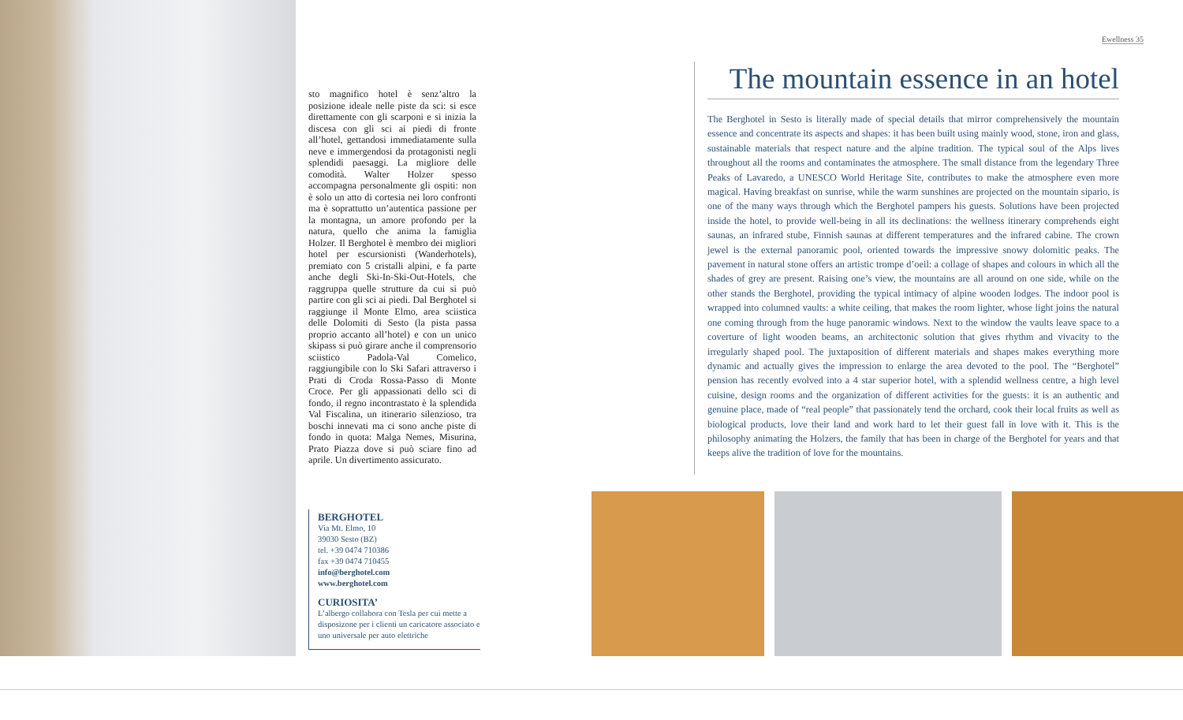Ewellness 35
sto magnifico hotel è senz’altro la posizione ideale nelle piste da sci: si esce direttamente con gli scarponi e si inizia la discesa con gli sci ai piedi di fronte all’hotel, gettandosi immediatamente sulla neve e immergendosi da protagonisti negli splendidi paesaggi. La migliore delle comodità. Walter Holzer spesso accompagna personalmente gli ospiti: non è solo un atto di cortesia nei loro confronti ma è soprattutto un’autentica passione per la montagna, un amore profondo per la natura, quello che anima la famiglia Holzer. Il Berghotel è membro dei migliori hotel per escursionisti (Wanderhotels), premiato con 5 cristalli alpini, e fa parte anche degli Ski-In-Ski-Out-Hotels, che raggruppa quelle strutture da cui si può partire con gli sci ai piedi. Dal Berghotel si raggiunge il Monte Elmo, area sciistica delle Dolomiti di Sesto (la pista passa proprio accanto all’hotel) e con un unico skipass si può girare anche il comprensorio sciistico Padola-Val Comelico, raggiungibile con lo Ski Safari attraverso i Prati di Croda Rossa-Passo di Monte Croce. Per gli appassionati dello sci di fondo, il regno incontrastato è la splendida Val Fiscalina, un itinerario silenzioso, tra boschi innevati ma ci sono anche piste di fondo in quota: Malga Nemes, Misurina, Prato Piazza dove si può sciare fino ad aprile. Un divertimento assicurato.
BERGHOTEL
Via Mt. Elmo, 10
39030 Sesto (BZ)
tel. +39 0474 710386
fax +39 0474 710455
info@berghotel.com
www.berghotel.com
CURIOSITA’
L’albergo collabora con Tesla per cui mette a disposizone per i clienti un caricatore associato e uno universale per auto elettriche
The mountain essence in an hotel
The Berghotel in Sesto is literally made of special details that mirror comprehensively the mountain essence and concentrate its aspects and shapes: it has been built using mainly wood, stone, iron and glass, sustainable materials that respect nature and the alpine tradition. The typical soul of the Alps lives throughout all the rooms and contaminates the atmosphere. The small distance from the legendary Three Peaks of Lavaredo, a UNESCO World Heritage Site, contributes to make the atmosphere even more magical. Having breakfast on sunrise, while the warm sunshines are projected on the mountain sipario, is one of the many ways through which the Berghotel pampers his guests. Solutions have been projected inside the hotel, to provide well-being in all its declinations: the wellness itinerary comprehends eight saunas, an infrared stube, Finnish saunas at different temperatures and the infrared cabine. The crown jewel is the external panoramic pool, oriented towards the impressive snowy dolomitic peaks. The pavement in natural stone offers an artistic trompe d’oeil: a collage of shapes and colours in which all the shades of grey are present. Raising one’s view, the mountains are all around on one side, while on the other stands the Berghotel, providing the typical intimacy of alpine wooden lodges. The indoor pool is wrapped into columned vaults: a white ceiling, that makes the room lighter, whose light joins the natural one coming through from the huge panoramic windows. Next to the window the vaults leave space to a coverture of light wooden beams, an architectonic solution that gives rhythm and vivacity to the irregularly shaped pool. The juxtaposition of different materials and shapes makes everything more dynamic and actually gives the impression to enlarge the area devoted to the pool. The “Berghotel” pension has recently evolved into a 4 star superior hotel, with a splendid wellness centre, a high level cuisine, design rooms and the organization of different activities for the guests: it is an authentic and genuine place, made of “real people” that passionately tend the orchard, cook their local fruits as well as biological products, love their land and work hard to let their guest fall in love with it. This is the philosophy animating the Holzers, the family that has been in charge of the Berghotel for years and that keeps alive the tradition of love for the mountains.